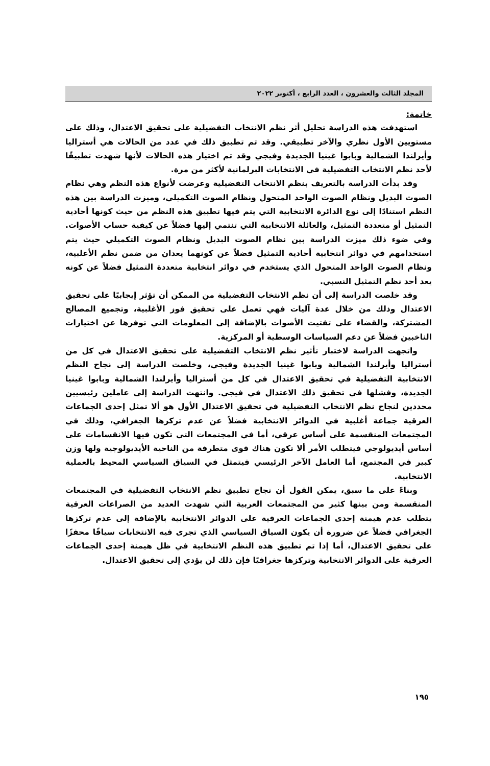المجلد الثالث والعشرون ، العدد الرابع ، أكتوبر ٢٠٢٢
خاتمة:
استهدفت هذه الدراسة تحليل أثر نظم الانتخاب التفضيلية على تحقيق الاعتدال، وذلك على مستويين الأول نظري والآخر تطبيقي. وقد تم تطبيق ذلك في عدد من الحالات هي أستراليا وأيرلندا الشمالية وبابوا غينيا الجديدة وفيجي وقد تم اختيار هذه الحالات لأنها شهدت تطبيقًا لأحد نظم الانتخاب التفضيلية في الانتخابات البرلمانية لأكثر من مرة.
وقد بدأت الدراسة بالتعريف بنظم الانتخاب التفضيلية وعرضت لأنواع هذه النظم وهي نظام الصوت البديل ونظام الصوت الواحد المتحول ونظام الصوت التكميلي، وميزت الدراسة بين هذه النظم استنادًا إلى نوع الدائرة الانتخابية التي يتم فيها تطبيق هذه النظم من حيث كونها أحادية التمثيل أو متعددة التمثيل، والعائلة الانتخابية التي تنتمي إليها فضلاً عن كيفية حساب الأصوات. وفي ضوء ذلك ميزت الدراسة بين نظام الصوت البديل ونظام الصوت التكميلي حيث يتم استخدامهم في دوائر انتخابية أحادية التمثيل فضلاً عن كونهما يعدان من ضمن نظم الأغلبية، ونظام الصوت الواحد المتحول الذي يستخدم في دوائر انتخابية متعددة التمثيل فضلاً عن كونه يعد أحد نظم التمثيل النسبي.
وقد خلصت الدراسة إلى أن نظم الانتخاب التفضيلية من الممكن أن تؤثر إيجابيًا على تحقيق الاعتدال وذلك من خلال عدة آليات فهي تعمل على تحقيق فوز الأغلبية، وتجميع المصالح المشتركة، والقضاء على تفتيت الأصوات بالإضافة إلى المعلومات التي توفرها عن اختيارات الناخبين فضلاً عن دعم السياسات الوسطية أو المركزية.
واتجهت الدراسة لاختبار تأثير نظم الانتخاب التفضيلية على تحقيق الاعتدال في كل من أستراليا وأيرلندا الشمالية وبابوا غينيا الجديدة وفيجي، وخلصت الدراسة إلى نجاح النظم الانتخابية التفضيلية في تحقيق الاعتدال في كل من أستراليا وأيرلندا الشمالية وبابوا غينيا الجديدة، وفشلها في تحقيق ذلك الاعتدال في فيجي. وانتهت الدراسة إلى عاملين رئيسيين محددين لنجاح نظم الانتخاب التفضيلية في تحقيق الاعتدال الأول هو ألا تمثل إحدى الجماعات العرقية جماعة أغلبية في الدوائر الانتخابية فضلاً عن عدم تركزها الجغرافي، وذلك في المجتمعات المنقسمة على أساس عرقي، أما في المجتمعات التي تكون فيها الانقسامات على أساس أيديولوجي فيتطلب الأمر ألا تكون هناك قوى متطرفة من الناحية الأيديولوجية ولها وزن كبير في المجتمع، أما العامل الآخر الرئيسي فيتمثل في السياق السياسي المحيط بالعملية الانتخابية.
وبناءً على ما سبق، يمكن القول أن نجاح تطبيق نظم الانتخاب التفضيلية في المجتمعات المنقسمة ومن بينها كثير من المجتمعات العربية التي شهدت العديد من الصراعات العرقية يتطلب عدم هيمنة إحدى الجماعات العرقية على الدوائر الانتخابية بالإضافة إلى عدم تركزها الجغرافي فضلاً عن ضرورة أن يكون السياق السياسي الذي تجرى فيه الانتخابات سياقًا محفزًا على تحقيق الاعتدال، أما إذا تم تطبيق هذه النظم الانتخابية في ظل هيمنة إحدى الجماعات العرقية على الدوائر الانتخابية وتركزها جغرافيًا فإن ذلك لن يؤدي إلى تحقيق الاعتدال.
١٩٥